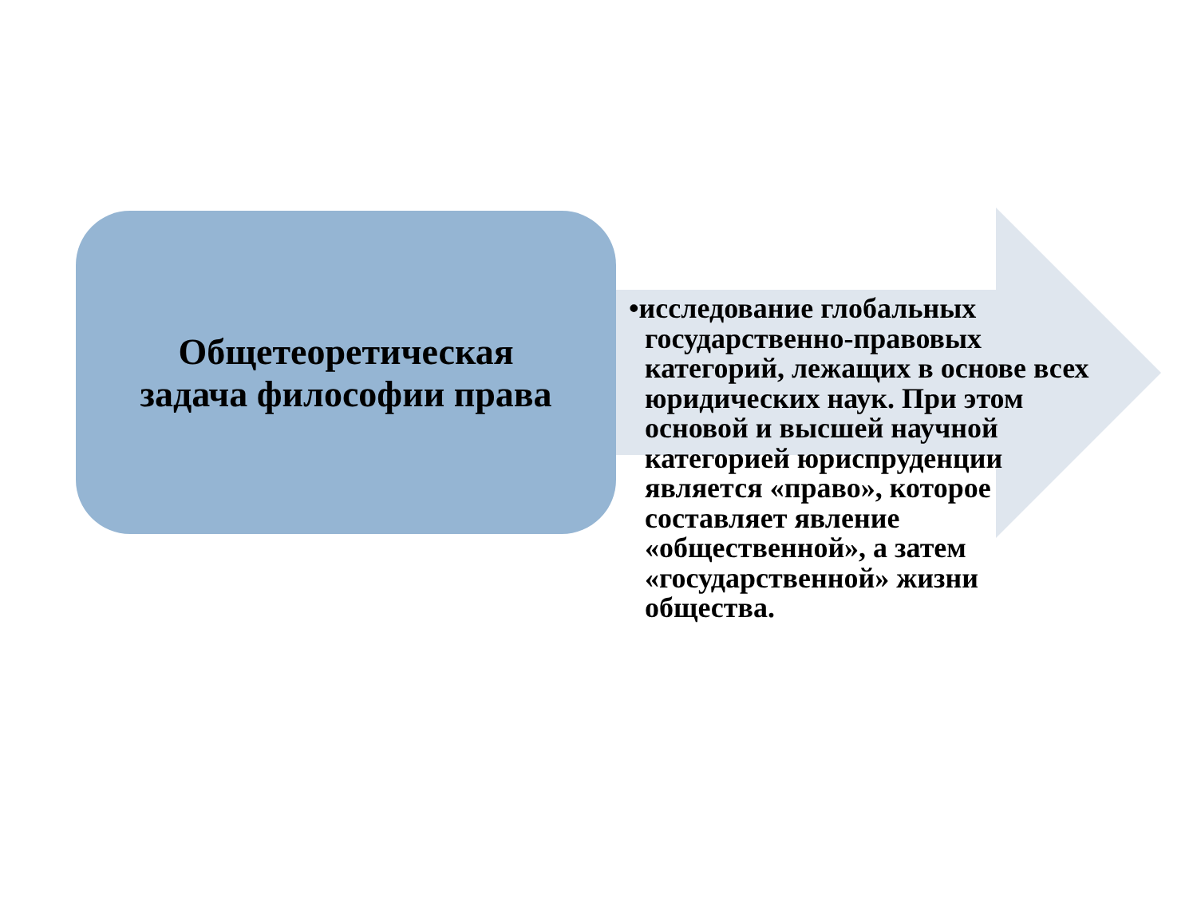Общетеоретическая
задача философии права
•исследование глобальных государственно-правовых категорий, лежащих в основе всех юридических наук. При этом основой и высшей научной категорией юриспруденции является «право», которое составляет явление «общественной», а затем «государственной» жизни общества.